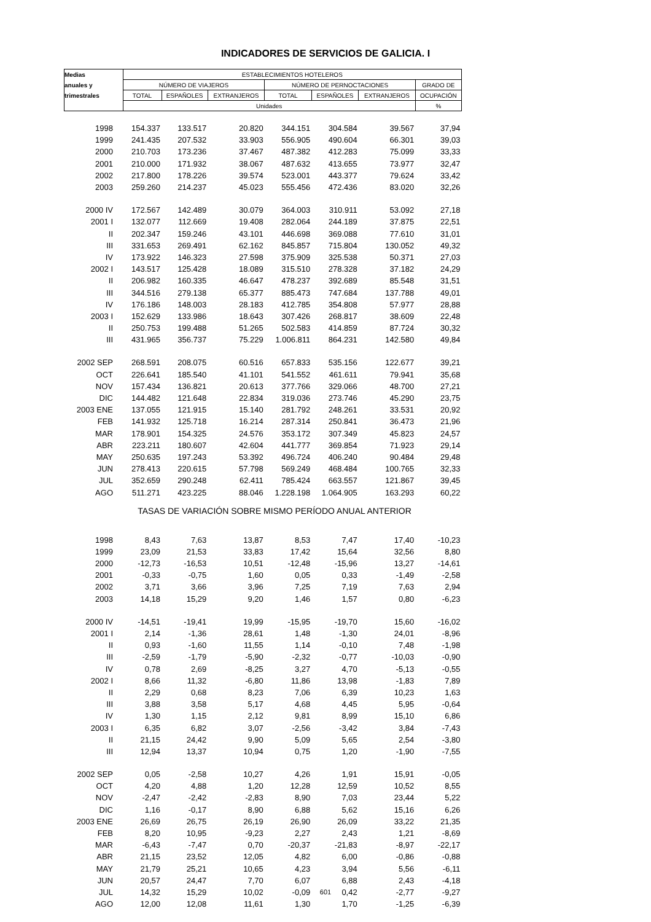INDICADORES DE SERVICIOS DE GALICIA. I
| Medias | ESTABLECIMIENTOS HOTELEROS | | | | | | |
| --- | --- | --- | --- | --- | --- | --- | --- |
| anuales y | NÚMERO DE VIAJEROS | | | NÚMERO DE PERNOCTACIONES | | | GRADO DE |
| trimestrales | TOTAL | ESPAÑOLES | EXTRANJEROS | TOTAL | ESPAÑOLES | EXTRANJEROS | OCUPACIÓN |
| | Unidades | | | | | | % |
| 1998 | 154.337 | 133.517 | 20.820 | 344.151 | 304.584 | 39.567 | 37,94 |
| 1999 | 241.435 | 207.532 | 33.903 | 556.905 | 490.604 | 66.301 | 39,03 |
| 2000 | 210.703 | 173.236 | 37.467 | 487.382 | 412.283 | 75.099 | 33,33 |
| 2001 | 210.000 | 171.932 | 38.067 | 487.632 | 413.655 | 73.977 | 32,47 |
| 2002 | 217.800 | 178.226 | 39.574 | 523.001 | 443.377 | 79.624 | 33,42 |
| 2003 | 259.260 | 214.237 | 45.023 | 555.456 | 472.436 | 83.020 | 32,26 |
| 2000 IV | 172.567 | 142.489 | 30.079 | 364.003 | 310.911 | 53.092 | 27,18 |
| 2001 I | 132.077 | 112.669 | 19.408 | 282.064 | 244.189 | 37.875 | 22,51 |
| II | 202.347 | 159.246 | 43.101 | 446.698 | 369.088 | 77.610 | 31,01 |
| III | 331.653 | 269.491 | 62.162 | 845.857 | 715.804 | 130.052 | 49,32 |
| IV | 173.922 | 146.323 | 27.598 | 375.909 | 325.538 | 50.371 | 27,03 |
| 2002 I | 143.517 | 125.428 | 18.089 | 315.510 | 278.328 | 37.182 | 24,29 |
| II | 206.982 | 160.335 | 46.647 | 478.237 | 392.689 | 85.548 | 31,51 |
| III | 344.516 | 279.138 | 65.377 | 885.473 | 747.684 | 137.788 | 49,01 |
| IV | 176.186 | 148.003 | 28.183 | 412.785 | 354.808 | 57.977 | 28,88 |
| 2003 I | 152.629 | 133.986 | 18.643 | 307.426 | 268.817 | 38.609 | 22,48 |
| II | 250.753 | 199.488 | 51.265 | 502.583 | 414.859 | 87.724 | 30,32 |
| III | 431.965 | 356.737 | 75.229 | 1.006.811 | 864.231 | 142.580 | 49,84 |
| 2002 SEP | 268.591 | 208.075 | 60.516 | 657.833 | 535.156 | 122.677 | 39,21 |
| OCT | 226.641 | 185.540 | 41.101 | 541.552 | 461.611 | 79.941 | 35,68 |
| NOV | 157.434 | 136.821 | 20.613 | 377.766 | 329.066 | 48.700 | 27,21 |
| DIC | 144.482 | 121.648 | 22.834 | 319.036 | 273.746 | 45.290 | 23,75 |
| 2003 ENE | 137.055 | 121.915 | 15.140 | 281.792 | 248.261 | 33.531 | 20,92 |
| FEB | 141.932 | 125.718 | 16.214 | 287.314 | 250.841 | 36.473 | 21,96 |
| MAR | 178.901 | 154.325 | 24.576 | 353.172 | 307.349 | 45.823 | 24,57 |
| ABR | 223.211 | 180.607 | 42.604 | 441.777 | 369.854 | 71.923 | 29,14 |
| MAY | 250.635 | 197.243 | 53.392 | 496.724 | 406.240 | 90.484 | 29,48 |
| JUN | 278.413 | 220.615 | 57.798 | 569.249 | 468.484 | 100.765 | 32,33 |
| JUL | 352.659 | 290.248 | 62.411 | 785.424 | 663.557 | 121.867 | 39,45 |
| AGO | 511.271 | 423.225 | 88.046 | 1.228.198 | 1.064.905 | 163.293 | 60,22 |
| TASAS DE VARIACIÓN SOBRE MISMO PERÍODO ANUAL ANTERIOR | | | | | | | |
| 1998 | 8,43 | 7,63 | 13,87 | 8,53 | 7,47 | 17,40 | -10,23 |
| 1999 | 23,09 | 21,53 | 33,83 | 17,42 | 15,64 | 32,56 | 8,80 |
| 2000 | -12,73 | -16,53 | 10,51 | -12,48 | -15,96 | 13,27 | -14,61 |
| 2001 | -0,33 | -0,75 | 1,60 | 0,05 | 0,33 | -1,49 | -2,58 |
| 2002 | 3,71 | 3,66 | 3,96 | 7,25 | 7,19 | 7,63 | 2,94 |
| 2003 | 14,18 | 15,29 | 9,20 | 1,46 | 1,57 | 0,80 | -6,23 |
| 2000 IV | -14,51 | -19,41 | 19,99 | -15,95 | -19,70 | 15,60 | -16,02 |
| 2001 I | 2,14 | -1,36 | 28,61 | 1,48 | -1,30 | 24,01 | -8,96 |
| II | 0,93 | -1,60 | 11,55 | 1,14 | -0,10 | 7,48 | -1,98 |
| III | -2,59 | -1,79 | -5,90 | -2,32 | -0,77 | -10,03 | -0,90 |
| IV | 0,78 | 2,69 | -8,25 | 3,27 | 4,70 | -5,13 | -0,55 |
| 2002 I | 8,66 | 11,32 | -6,80 | 11,86 | 13,98 | -1,83 | 7,89 |
| II | 2,29 | 0,68 | 8,23 | 7,06 | 6,39 | 10,23 | 1,63 |
| III | 3,88 | 3,58 | 5,17 | 4,68 | 4,45 | 5,95 | -0,64 |
| IV | 1,30 | 1,15 | 2,12 | 9,81 | 8,99 | 15,10 | 6,86 |
| 2003 I | 6,35 | 6,82 | 3,07 | -2,56 | -3,42 | 3,84 | -7,43 |
| II | 21,15 | 24,42 | 9,90 | 5,09 | 5,65 | 2,54 | -3,80 |
| III | 12,94 | 13,37 | 10,94 | 0,75 | 1,20 | -1,90 | -7,55 |
| 2002 SEP | 0,05 | -2,58 | 10,27 | 4,26 | 1,91 | 15,91 | -0,05 |
| OCT | 4,20 | 4,88 | 1,20 | 12,28 | 12,59 | 10,52 | 8,55 |
| NOV | -2,47 | -2,42 | -2,83 | 8,90 | 7,03 | 23,44 | 5,22 |
| DIC | 1,16 | -0,17 | 8,90 | 6,88 | 5,62 | 15,16 | 6,26 |
| 2003 ENE | 26,69 | 26,75 | 26,19 | 26,90 | 26,09 | 33,22 | 21,35 |
| FEB | 8,20 | 10,95 | -9,23 | 2,27 | 2,43 | 1,21 | -8,69 |
| MAR | -6,43 | -7,47 | 0,70 | -20,37 | -21,83 | -8,97 | -22,17 |
| ABR | 21,15 | 23,52 | 12,05 | 4,82 | 6,00 | -0,86 | -0,88 |
| MAY | 21,79 | 25,21 | 10,65 | 4,23 | 3,94 | 5,56 | -6,11 |
| JUN | 20,57 | 24,47 | 7,70 | 6,07 | 6,88 | 2,43 | -4,18 |
| JUL | 14,32 | 15,29 | 10,02 | -0,09 | 0,42 | -2,77 | -9,27 |
| AGO | 12,00 | 12,08 | 11,61 | 1,30 | 1,70 | -1,25 | -6,39 |
601